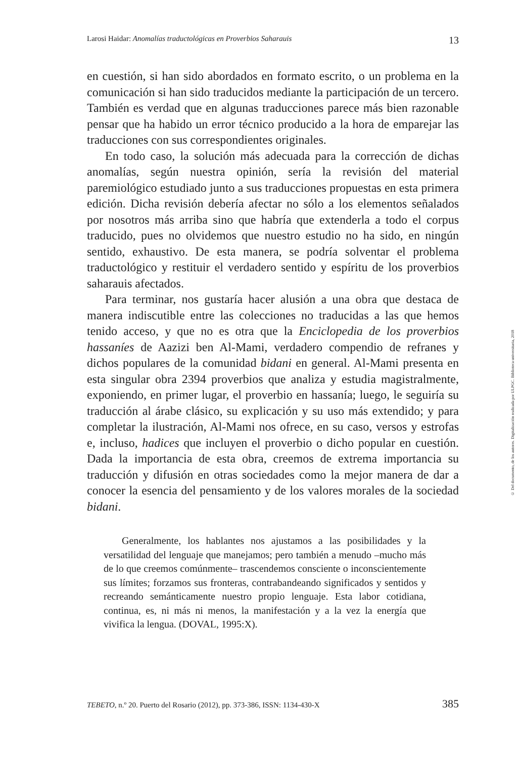Larosi Haidar: Anomalías traductológicas en Proverbios Saharauis 13
en cuestión, si han sido abordados en formato escrito, o un problema en la comunicación si han sido traducidos mediante la participación de un tercero. También es verdad que en algunas traducciones parece más bien razonable pensar que ha habido un error técnico producido a la hora de emparejar las traducciones con sus correspondientes originales.
En todo caso, la solución más adecuada para la corrección de dichas anomalías, según nuestra opinión, sería la revisión del material paremiológico estudiado junto a sus traducciones propuestas en esta primera edición. Dicha revisión debería afectar no sólo a los elementos señalados por nosotros más arriba sino que habría que extenderla a todo el corpus traducido, pues no olvidemos que nuestro estudio no ha sido, en ningún sentido, exhaustivo. De esta manera, se podría solventar el problema traductológico y restituir el verdadero sentido y espíritu de los proverbios saharauis afectados.
Para terminar, nos gustaría hacer alusión a una obra que destaca de manera indiscutible entre las colecciones no traducidas a las que hemos tenido acceso, y que no es otra que la Enciclopedia de los proverbios hassaníes de Aazizi ben Al-Mami, verdadero compendio de refranes y dichos populares de la comunidad bidani en general. Al-Mami presenta en esta singular obra 2394 proverbios que analiza y estudia magistralmente, exponiendo, en primer lugar, el proverbio en hassanía; luego, le seguiría su traducción al árabe clásico, su explicación y su uso más extendido; y para completar la ilustración, Al-Mami nos ofrece, en su caso, versos y estrofas e, incluso, hadices que incluyen el proverbio o dicho popular en cuestión. Dada la importancia de esta obra, creemos de extrema importancia su traducción y difusión en otras sociedades como la mejor manera de dar a conocer la esencia del pensamiento y de los valores morales de la sociedad bidani.
Generalmente, los hablantes nos ajustamos a las posibilidades y la versatilidad del lenguaje que manejamos; pero también a menudo –mucho más de lo que creemos comúnmente– trascendemos consciente o inconscientemente sus límites; forzamos sus fronteras, contrabandeando significados y sentidos y recreando semánticamente nuestro propio lenguaje. Esta labor cotidiana, continua, es, ni más ni menos, la manifestación y a la vez la energía que vivifica la lengua. (DOVAL, 1995:X).
TEBETO, n.º 20. Puerto del Rosario (2012), pp. 373-386, ISSN: 1134-430-X 385
© Del documento, de los autores. Digitalización realizada por ULPGC. Biblioteca universitaria, 2018